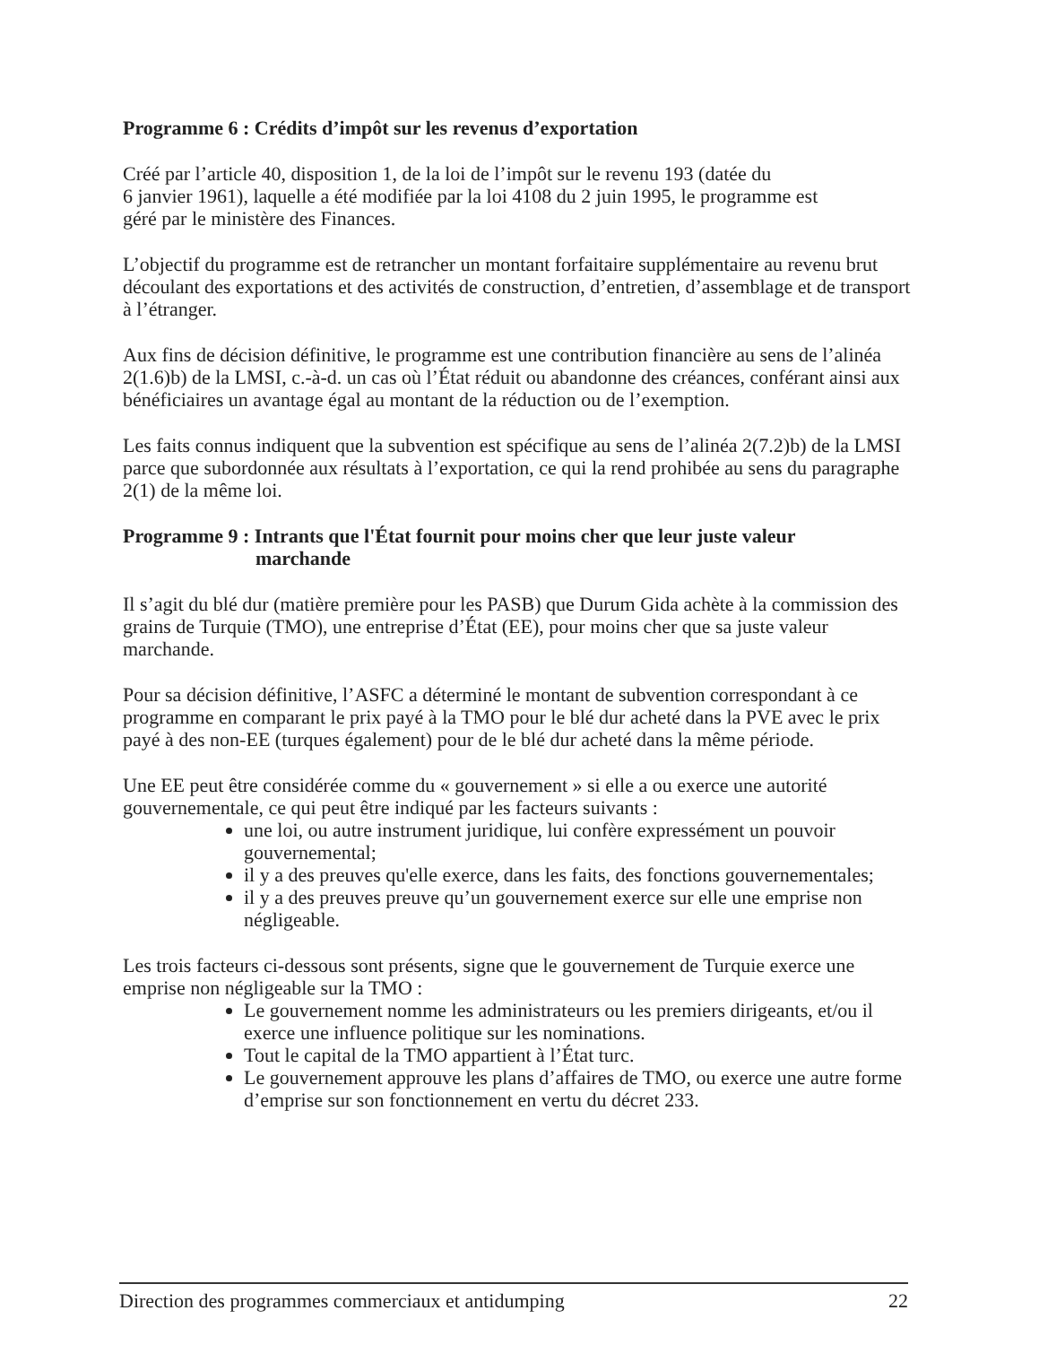Programme 6 : Crédits d’impôt sur les revenus d’exportation
Créé par l’article 40, disposition 1, de la loi de l’impôt sur le revenu 193 (datée du
6 janvier 1961), laquelle a été modifiée par la loi 4108 du 2 juin 1995, le programme est
géré par le ministère des Finances.
L’objectif du programme est de retrancher un montant forfaitaire supplémentaire au revenu brut découlant des exportations et des activités de construction, d’entretien, d’assemblage et de transport à l’étranger.
Aux fins de décision définitive, le programme est une contribution financière au sens de l’alinéa 2(1.6)b) de la LMSI, c.-à-d. un cas où l’État réduit ou abandonne des créances, conférant ainsi aux bénéficiaires un avantage égal au montant de la réduction ou de l’exemption.
Les faits connus indiquent que la subvention est spécifique au sens de l’alinéa 2(7.2)b) de la LMSI parce que subordonnée aux résultats à l’exportation, ce qui la rend prohibée au sens du paragraphe 2(1) de la même loi.
Programme 9 : Intrants que l'État fournit pour moins cher que leur juste valeur
marchande
Il s’agit du blé dur (matière première pour les PASB) que Durum Gida achète à la commission des grains de Turquie (TMO), une entreprise d’État (EE), pour moins cher que sa juste valeur marchande.
Pour sa décision définitive, l’ASFC a déterminé le montant de subvention correspondant à ce programme en comparant le prix payé à la TMO pour le blé dur acheté dans la PVE avec le prix payé à des non-EE (turques également) pour de le blé dur acheté dans la même période.
Une EE peut être considérée comme du « gouvernement » si elle a ou exerce une autorité gouvernementale, ce qui peut être indiqué par les facteurs suivants :
une loi, ou autre instrument juridique, lui confère expressément un pouvoir gouvernemental;
il y a des preuves qu'elle exerce, dans les faits, des fonctions gouvernementales;
il y a des preuves preuve qu’un gouvernement exerce sur elle une emprise non négligeable.
Les trois facteurs ci-dessous sont présents, signe que le gouvernement de Turquie exerce une emprise non négligeable sur la TMO :
Le gouvernement nomme les administrateurs ou les premiers dirigeants, et/ou il exerce une influence politique sur les nominations.
Tout le capital de la TMO appartient à l’État turc.
Le gouvernement approuve les plans d’affaires de TMO, ou exerce une autre forme d’emprise sur son fonctionnement en vertu du décret 233.
Direction des programmes commerciaux et antidumping 22